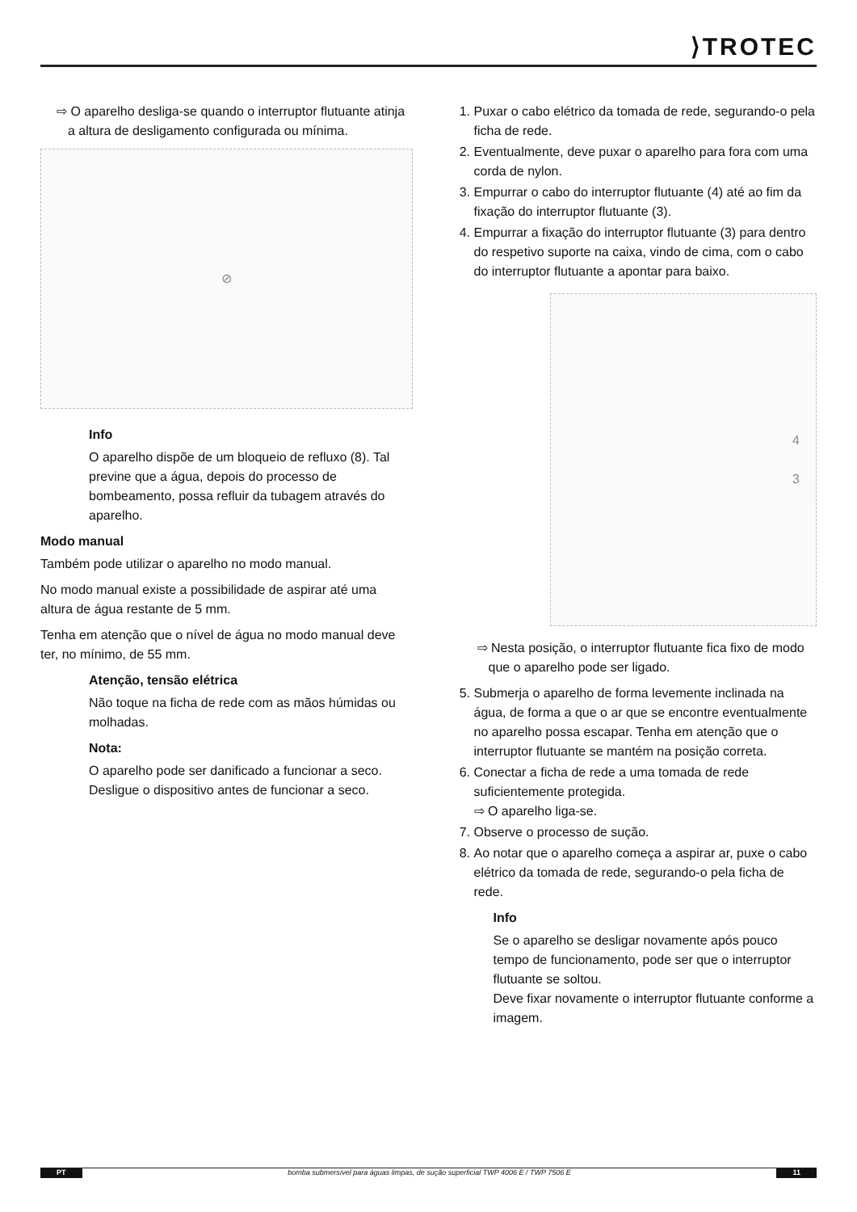⟩TROTEC
⇨ O aparelho desliga-se quando o interruptor flutuante atinja a altura de desligamento configurada ou mínima.
⊘
Info
O aparelho dispõe de um bloqueio de refluxo (8). Tal previne que a água, depois do processo de bombeamento, possa refluir da tubagem através do aparelho.
Modo manual
Também pode utilizar o aparelho no modo manual.
No modo manual existe a possibilidade de aspirar até uma altura de água restante de 5 mm.
Tenha em atenção que o nível de água no modo manual deve ter, no mínimo, de 55 mm.
Atenção, tensão elétrica
Não toque na ficha de rede com as mãos húmidas ou molhadas.
Nota:
O aparelho pode ser danificado a funcionar a seco. Desligue o dispositivo antes de funcionar a seco.
1. Puxar o cabo elétrico da tomada de rede, segurando-o pela ficha de rede.
2. Eventualmente, deve puxar o aparelho para fora com uma corda de nylon.
3. Empurrar o cabo do interruptor flutuante (4) até ao fim da fixação do interruptor flutuante (3).
4. Empurrar a fixação do interruptor flutuante (3) para dentro do respetivo suporte na caixa, vindo de cima, com o cabo do interruptor flutuante a apontar para baixo.
4
3
⇨ Nesta posição, o interruptor flutuante fica fixo de modo que o aparelho pode ser ligado.
5. Submerja o aparelho de forma levemente inclinada na água, de forma a que o ar que se encontre eventualmente no aparelho possa escapar. Tenha em atenção que o interruptor flutuante se mantém na posição correta.
6. Conectar a ficha de rede a uma tomada de rede suficientemente protegida.
⇨ O aparelho liga-se.
7. Observe o processo de sução.
8. Ao notar que o aparelho começa a aspirar ar, puxe o cabo elétrico da tomada de rede, segurando-o pela ficha de rede.
Info
Se o aparelho se desligar novamente após pouco tempo de funcionamento, pode ser que o interruptor flutuante se soltou.
Deve fixar novamente o interruptor flutuante conforme a imagem.
PT bomba submersível para águas limpas, de sução superficial TWP 4006 E / TWP 7506 E 11